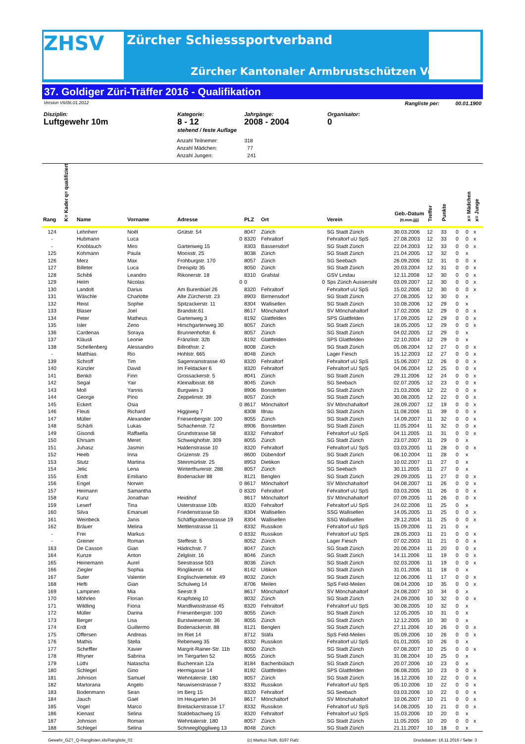ZHSV Zürcher Schiesssportverband
Zürcher Kantonaler Armbrustschützen Verband
37. Goldiger Züri-Träffer 2016 - Qualifikation
Version V6/06.01.2012 Rangliste per: 00.01.1900
Disziplin:
Luftgewehr 10m
Kategorie:
8 - 12
stehend / feste Auflage
Jahrgänge:
2008 - 2004
Organisator:
0
Anzahl Teilnemer: 318
Anzahl Mädchen: 77
Anzahl Jungen: 241
| Rang | q= qualifiziert K= Kader | Name | Vorname | Adresse | PLZ | Ort | Verein | Geb.-Datum (tt.mm.jjjj) | Treffer | Punkte | | x= Mädchen | x= Junge |
| --- | --- | --- | --- | --- | --- | --- | --- | --- | --- | --- | --- | --- | --- |
| 124 | | Lehnherr | Noël | Grütstr. 54 | 8047 | Zürich | SG Stadt Zürich | 30.03.2006 | 12 | 33 | 0 | 0 | x |
| - | | Hubmann | Luca | 0 | 8320 | Fehraltorf | Fehraltorf uU SpS | 27.08.2003 | 12 | 33 | 0 | 0 | x |
| - | | Knoblauch | Miro | Gartenweg 15 | 8303 | Bassersdorf | SG Stadt Zürich | 22.04.2003 | 12 | 33 | 0 | 0 | x |
| 125 | | Kohmann | Paula | Moosstr. 25 | 8038 | Zürich | SG Stadt Zürich | 21.04.2005 | 12 | 32 | 0 | x | |
| 126 | | Merz | Max | Frohburgstr. 170 | 8057 | Zürich | SG Seebach | 26.09.2006 | 12 | 31 | 0 | 0 | x |
| 127 | | Billeter | Luca | Dreispitz 35 | 8050 | Zürich | SG Stadt Zürich | 20.03.2004 | 12 | 31 | 0 | 0 | x |
| 128 | | Schibli | Leandro | Rikonerstr. 18 | 8310 | Grafstal | GSV Lindau | 12.11.2008 | 12 | 30 | 0 | 0 | x |
| 129 | | Helm | Nicolas | 0 | 0 | 0 | Sps Zürich Aussersihl | 03.09.2007 | 12 | 30 | 0 | 0 | x |
| 130 | | Landolt | Darius | Am Burenbüel 26 | 8320 | Fehraltorf | Fehraltorf uU SpS | 15.02.2006 | 12 | 30 | 0 | 0 | x |
| 131 | | Wäschle | Charlotte | Alte Zürcherstr. 23 | 8903 | Birmensdorf | SG Stadt Zürich | 27.08.2005 | 12 | 30 | 0 | x | |
| 132 | | Reist | Sophie | Spitzackerstr. 11 | 8304 | Wallisellen | SG Stadt Zürich | 10.08.2006 | 12 | 29 | 0 | x | |
| 133 | | Blaser | Joel | Brandstr.61 | 8617 | Mönchaltorf | SV Mönchahaltorf | 17.02.2006 | 12 | 29 | 0 | 0 | x |
| 134 | | Peter | Matheus | Gartenweg 3 | 8192 | Glattfelden | SPS Glattfelden | 17.09.2005 | 12 | 29 | 0 | 0 | x |
| 135 | | Isler | Zeno | Hirschgartenweg 30 | 8057 | Zürich | SG Stadt Zürich | 18.05.2005 | 12 | 29 | 0 | 0 | x |
| 136 | | Cardenas | Soraya | Brunnenhofstr. 6 | 8057 | Zürich | SG Stadt Zürich | 04.02.2005 | 12 | 29 | 0 | x | |
| 137 | | Kläusli | Leonie | Fränzlistr. 32b | 8192 | Glattfelden | SPS Glattfelden | 22.10.2004 | 12 | 29 | 0 | x | |
| 138 | | Schellenberg | Alessandro | Billrothstr. 2 | 8008 | Zürich | SG Stadt Zürich | 05.08.2004 | 12 | 27 | 0 | 0 | x |
| - | | Matthias | Rio | Hohlstr. 665 | 8048 | Zürich | Lager Fiesch | 15.12.2003 | 12 | 27 | 0 | 0 | x |
| 139 | | Schroff | Tim | Sagenrainstrasse 40 | 8320 | Fehraltorf | Fehraltorf uU SpS | 15.06.2007 | 12 | 26 | 0 | 0 | x |
| 140 | | Künzler | David | Im Feldacker 6 | 8320 | Fehraltorf | Fehraltorf uU SpS | 04.06.2004 | 12 | 25 | 0 | 0 | x |
| 141 | | Benkö | Finn | Grossackerstr. 5 | 8041 | Zürich | SG Stadt Zürich | 29.11.2006 | 12 | 24 | 0 | 0 | x |
| 142 | | Segal | Yair | Kleinalbisstr. 68 | 8045 | Zürich | SG Seebach | 02.07.2005 | 12 | 23 | 0 | 0 | x |
| 143 | | Moll | Yannis | Burgwies 3 | 8906 | Bonstetten | SG Stadt Zürich | 21.03.2006 | 12 | 22 | 0 | 0 | x |
| 144 | | George | Pino | Zeppelinstr. 39 | 8057 | Zürich | SG Stadt Zürich | 30.08.2005 | 12 | 22 | 0 | 0 | x |
| 145 | | Eckert | Osia | 0 | 8617 | Mönchaltorf | SV Mönchahaltorf | 28.09.2007 | 12 | 19 | 0 | 0 | x |
| 146 | | Fleuti | Richard | Higgiweg 7 | 8308 | Illnau | SG Stadt Zürich | 11.08.2006 | 11 | 39 | 0 | 0 | x |
| 147 | | Müller | Alexander | Friesenbergstr. 100 | 8055 | Zürich | SG Stadt Zürich | 14.09.2007 | 11 | 32 | 0 | 0 | x |
| 148 | | Schärli | Lukas | Schachenstr. 72 | 8906 | Bonstetten | SG Stadt Zürich | 11.05.2004 | 11 | 32 | 0 | 0 | x |
| 149 | | Gisondi | Raffaella | Grundstrasse 58 | 8332 | Fehraltorf | Fehraltorf uU SpS | 04.11.2005 | 11 | 31 | 0 | 0 | x |
| 150 | | Ehrsam | Meret | Schweighofstr. 309 | 8055 | Zürich | SG Stadt Zürich | 23.07.2007 | 11 | 29 | 0 | x | |
| 151 | | Juhasz | Jasmin | Haldenstrasse 10 | 8320 | Fehraltorf | Fehraltorf uU SpS | 03.03.2005 | 11 | 28 | 0 | 0 | x |
| 152 | | Heeb | Irina | Grüzenstr. 25 | 8600 | Dübendorf | SG Stadt Zürich | 06.10.2004 | 11 | 28 | 0 | x | |
| 153 | | Stutz | Martina | Steinmürlistr. 25 | 8953 | Dietikon | SG Stadt Zürich | 10.02.2007 | 11 | 27 | 0 | x | |
| 154 | | Jelic | Lena | Winterthurerstr. 288 | 8057 | Zürich | SG Seebach | 30.11.2005 | 11 | 27 | 0 | x | |
| 155 | | Endt | Emiliano | Bodenacker 88 | 8121 | Benglen | SG Stadt Zürich | 29.09.2005 | 11 | 27 | 0 | 0 | x |
| 156 | | Engel | Norwin | 0 | 8617 | Mönchaltorf | SV Mönchahaltorf | 04.08.2007 | 11 | 26 | 0 | 0 | x |
| 157 | | Heimann | Samantha | 0 | 8320 | Fehraltorf | Fehraltorf uU SpS | 03.03.2006 | 11 | 26 | 0 | 0 | x |
| 158 | | Kunz | Jonathan | Heidihof | 8617 | Mönchaltorf | SV Mönchahaltorf | 07.09.2005 | 11 | 26 | 0 | 0 | x |
| 159 | | Leserf | Tina | Usterstrasse 10b | 8320 | Fehraltorf | Fehraltorf uU SpS | 24.02.2006 | 11 | 25 | 0 | x | |
| 160 | | Silva | Emanuel | Friedenstrasse 5b | 8304 | Wallisellen | SSG Wallisellen | 14.05.2005 | 11 | 25 | 0 | 0 | x |
| 161 | | Weinbeck | Janis | Schäfligrabenstrasse 19 | 8304 | Wallisellen | SSG Wallisellen | 29.12.2004 | 11 | 25 | 0 | 0 | x |
| 162 | | Bräuer | Melina | Mettlenstrasse 11 | 8332 | Russikon | Fehraltorf uU SpS | 15.09.2006 | 11 | 21 | 0 | x | |
| - | | Frei | Markus | 0 | 8332 | Russikon | Fehraltorf uU SpS | 28.05.2003 | 11 | 21 | 0 | 0 | x |
| - | | Greiner | Roman | Steffestr. 5 | 8052 | Zürich | Lager Fiesch | 07.02.2003 | 11 | 21 | 0 | 0 | x |
| 163 | | De Casson | Gian | Hädrichstr. 7 | 8047 | Zürich | SG Stadt Zürich | 20.06.2004 | 11 | 20 | 0 | 0 | x |
| 164 | | Kunze | Anton | Zelglistr. 16 | 8046 | Zürich | SG Stadt Zürich | 14.11.2006 | 11 | 19 | 0 | 0 | x |
| 165 | | Heinemann | Aurel | Seestrasse 503 | 8036 | Zürich | SG Stadt Zürich | 02.03.2006 | 11 | 19 | 0 | 0 | x |
| 166 | | Ziegler | Sophia | Ringlikerstr. 44 | 8142 | Uitikon | SG Stadt Zürich | 31.01.2006 | 11 | 18 | 0 | x | |
| 167 | | Suter | Valentin | Englischviertelstr. 49 | 8032 | Zürich | SG Stadt Zürich | 12.06.2006 | 11 | 17 | 0 | 0 | x |
| 168 | | Hefti | Gian | Schulweg 14 | 8706 | Meilen | SpS Feld-Meilen | 08.04.2006 | 10 | 35 | 0 | 0 | x |
| 169 | | Lampinen | Mia | Seestr.9 | 8617 | Mönchaltorf | SV Mönchahaltorf | 24.08.2007 | 10 | 34 | 0 | x | |
| 170 | | Möhrlen | Florian | Krapfsteig 10 | 8032 | Zürich | SG Stadt Zürich | 24.09.2006 | 10 | 32 | 0 | 0 | x |
| 171 | | Wildling | Fiona | Mandliwisstrasse 45 | 8320 | Fehraltorf | Fehraltorf uU SpS | 30.08.2005 | 10 | 32 | 0 | x | |
| 172 | | Müller | Darina | Friesenbergstr. 100 | 8055 | Zürich | SG Stadt Zürich | 12.05.2005 | 10 | 31 | 0 | x | |
| 173 | | Berger | Lisa | Burstwiesenstr. 36 | 8055 | Zürich | SG Stadt Zürich | 12.12.2005 | 10 | 30 | 0 | x | |
| 174 | | Erdt | Guillermo | Bodenackerstr. 88 | 8121 | Benglen | SG Stadt Zürich | 27.11.2006 | 10 | 26 | 0 | 0 | x |
| 175 | | Offersen | Andreas | Im Riet 14 | 8712 | Stäfa | SpS Feld-Meilen | 05.09.2006 | 10 | 26 | 0 | 0 | x |
| 176 | | Mathis | Stella | Rebenweg 35 | 8332 | Russikon | Fehraltorf uU SpS | 01.01.2005 | 10 | 26 | 0 | x | |
| 177 | | Scheffler | Xavier | Margrit-Rainer-Str. 11b | 8050 | Zürich | SG Stadt Zürich | 07.08.2007 | 10 | 25 | 0 | 0 | x |
| 178 | | Rhyner | Sabrina | Im Tiergarten 52 | 8055 | Zürich | SG Stadt Zürich | 31.08.2004 | 10 | 25 | 0 | x | |
| 179 | | Lüthi | Natascha | Buchenrain 12a | 8184 | Bachenbülach | SG Stadt Zürich | 20.07.2006 | 10 | 23 | 0 | x | |
| 180 | | Schlegel | Gino | Hermigasse 14 | 8192 | Glattfelden | SPS Glattfelden | 06.08.2005 | 10 | 23 | 0 | 0 | x |
| 181 | | Johnson | Samuel | Wehntalerstr. 180 | 8057 | Zürich | SG Stadt Zürich | 16.12.2006 | 10 | 22 | 0 | 0 | x |
| 182 | | Martorana | Angelo | Neuwisenstrasse 7 | 8332 | Russikon | Fehraltorf uU SpS | 05.10.2006 | 10 | 22 | 0 | 0 | x |
| 183 | | Bodenmann | Sean | Im Berg 15 | 8320 | Fehraltorf | SG Seebach | 03.03.2006 | 10 | 22 | 0 | 0 | x |
| 184 | | Jauch | Gael | Im Heugarten 34 | 8617 | Mönchaltorf | SV Mönchahaltorf | 10.06.2007 | 10 | 21 | 0 | 0 | x |
| 185 | | Vogel | Marco | Breitackerstrasse 17 | 8332 | Russikon | Fehraltorf uU SpS | 14.08.2005 | 10 | 21 | 0 | 0 | x |
| 186 | | Kienast | Selina | Staldebachweg 15 | 8320 | Fehraltorf | Fehraltorf uU SpS | 15.03.2006 | 10 | 20 | 0 | x | |
| 187 | | Johnson | Roman | Wehntalerstr. 180 | 8057 | Zürich | SG Stadt Zürich | 11.05.2005 | 10 | 20 | 0 | 0 | x |
| 188 | | Schlegel | Selina | Schneeglöggliweg 13 | 8048 | Zürich | SG Stadt Zürich | 21.11.2007 | 10 | 18 | 0 | x | |
Gewehr_GZT_Q-Ranglisten.xls/Rangliste_02 (c) Markus Roth, 8197 Rafz Druckdatum: 16.11.2016 / Seite: 3